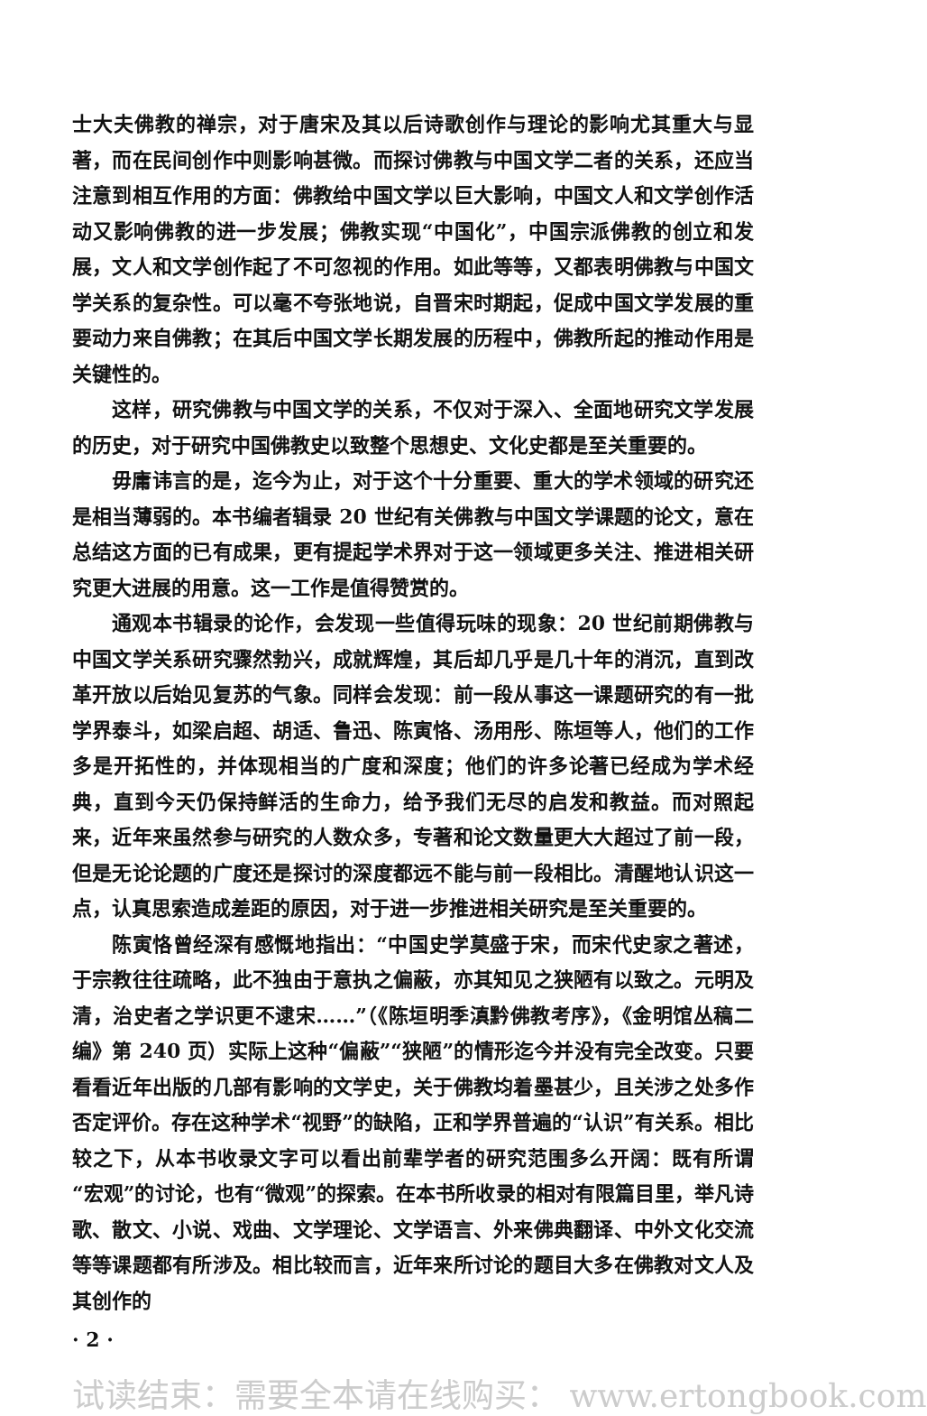士大夫佛教的禅宗，对于唐宋及其以后诗歌创作与理论的影响尤其重大与显著，而在民间创作中则影响甚微。而探讨佛教与中国文学二者的关系，还应当注意到相互作用的方面：佛教给中国文学以巨大影响，中国文人和文学创作活动又影响佛教的进一步发展；佛教实现“中国化”，中国宗派佛教的创立和发展，文人和文学创作起了不可忽视的作用。如此等等，又都表明佛教与中国文学关系的复杂性。可以毫不夸张地说，自晋宋时期起，促成中国文学发展的重要动力来自佛教；在其后中国文学长期发展的历程中，佛教所起的推动作用是关键性的。
这样，研究佛教与中国文学的关系，不仅对于深入、全面地研究文学发展的历史，对于研究中国佛教史以致整个思想史、文化史都是至关重要的。
毋庸讳言的是，迄今为止，对于这个十分重要、重大的学术领域的研究还是相当薄弱的。本书编者辑录 20 世纪有关佛教与中国文学课题的论文，意在总结这方面的已有成果，更有提起学术界对于这一领域更多关注、推进相关研究更大进展的用意。这一工作是值得赞赏的。
通观本书辑录的论作，会发现一些值得玩味的现象：20 世纪前期佛教与中国文学关系研究骤然勃兴，成就辉煌，其后却几乎是几十年的消沉，直到改革开放以后始见复苏的气象。同样会发现：前一段从事这一课题研究的有一批学界泰斗，如梁启超、胡适、鲁迅、陈寅恪、汤用彤、陈垣等人，他们的工作多是开拓性的，并体现相当的广度和深度；他们的许多论著已经成为学术经典，直到今天仍保持鲜活的生命力，给予我们无尽的启发和教益。而对照起来，近年来虽然参与研究的人数众多，专著和论文数量更大大超过了前一段，但是无论论题的广度还是探讨的深度都远不能与前一段相比。清醒地认识这一点，认真思索造成差距的原因，对于进一步推进相关研究是至关重要的。
陈寅恪曾经深有感慨地指出：“中国史学莫盛于宋，而宋代史家之著述，于宗教往往疏略，此不独由于意执之偏蔽，亦其知见之狭陋有以致之。元明及清，治史者之学识更不逮宋……”（《陈垣明季滇黔佛教考序》，《金明馆丛稿二编》第 240 页）实际上这种“偏蔽”“狭陋”的情形迄今并没有完全改变。只要看看近年出版的几部有影响的文学史，关于佛教均着墨甚少，且关涉之处多作否定评价。存在这种学术“视野”的缺陷，正和学界普遍的“认识”有关系。相比较之下，从本书收录文字可以看出前辈学者的研究范围多么开阔：既有所谓“宏观”的讨论，也有“微观”的探索。在本书所收录的相对有限篇目里，举凡诗歌、散文、小说、戏曲、文学理论、文学语言、外来佛典翻译、中外文化交流等等课题都有所涉及。相比较而言，近年来所讨论的题目大多在佛教对文人及其创作的
· 2 ·
试读结束：需要全本请在线购买： www.ertongbook.com